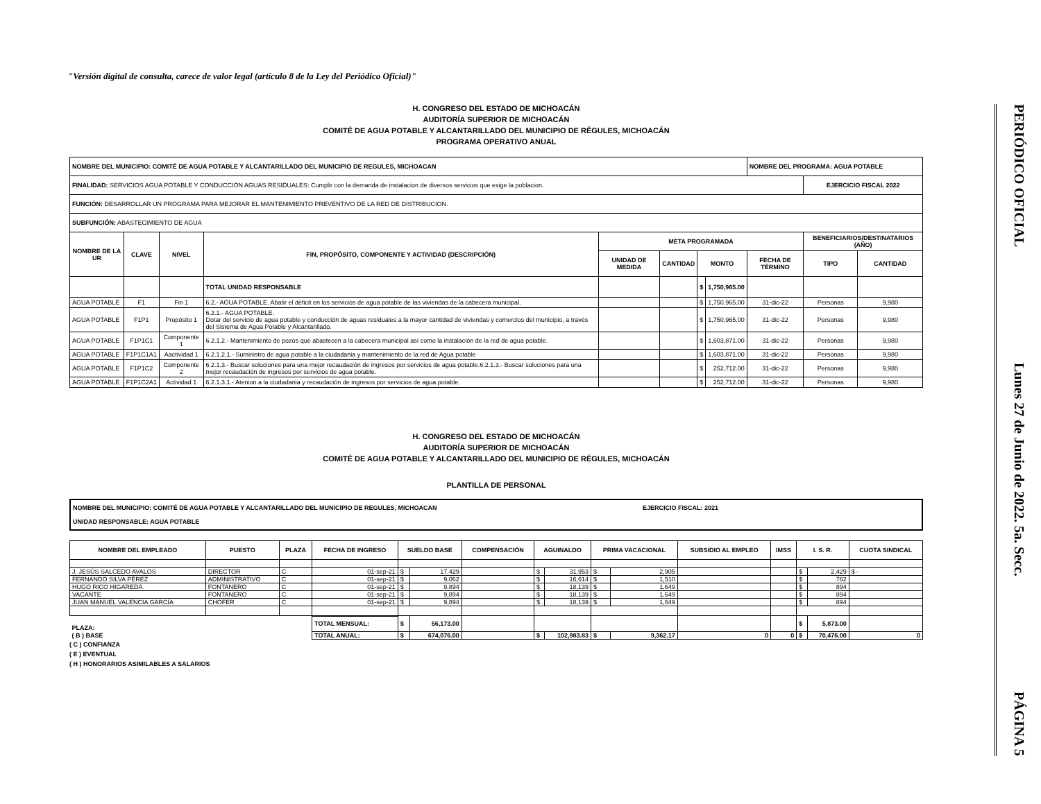"Versión digital de consulta, carece de valor legal (artículo 8 de la Ley del Periódico Oficial)"
H. CONGRESO DEL ESTADO DE MICHOACÁN
AUDITORÍA SUPERIOR DE MICHOACÁN
COMITÉ DE AGUA POTABLE Y ALCANTARILLADO DEL MUNICIPIO DE RÉGULES, MICHOACÁN
PROGRAMA OPERATIVO ANUAL
| NOMBRE DEL MUNICIPIO: COMITÉ DE AGUA POTABLE Y ALCANTARILLADO DEL MUNICIPIO DE REGULES, MICHOACAN | | | | | | | | NOMBRE DEL PROGRAMA: AGUA POTABLE | | |
| FINALIDAD: SERVICIOS AGUA POTABLE Y CONDUCCIÓN AGUAS RESIDUALES: Cumplir con la demanda de instalacion de diversos servicios que exige la poblacion. | | | | | | | | | EJERCICIO FISCAL 2022 | |
| FUNCIÓN: DESARROLLAR UN PROGRAMA PARA MEJORAR EL MANTENIMIENTO PREVENTIVO DE LA RED DE DISTRIBUCION. | | | | | | | | | | |
| SUBFUNCIÓN: ABASTECIMIENTO DE AGUA | | | | | | | | | | |
| NOMBRE DE LA UR | CLAVE | NIVEL | FIN, PROPÓSITO, COMPONENTE Y ACTIVIDAD (DESCRIPCIÓN) | META PROGRAMADA | | | | | BENEFICIARIOS/DESTINATARIOS (AÑO) | |
| | | | | UNIDAD DE MEDIDA | CANTIDAD | MONTO | | FECHA DE TÉRMINO | TIPO | CANTIDAD |
| | | | TOTAL UNIDAD RESPONSABLE | | | $ | 1,750,965.00 | | | |
| AGUA POTABLE | F1 | Fin 1 | 6.2.- AGUA POTABLE. Abatir el déficit en los servicios de agua potable de las viviendas de la cabecera municipal. | | | $ | 1,750,965.00 | 31-dic-22 | Personas | 9,980 |
| AGUA POTABLE | F1P1 | Propósito 1 | 6.2.1.- AGUA POTABLE. Dotar del servicio de agua potable y conducción de aguas residuales a la mayor cantidad de viviendas y comercios del municipio, a través del Sistema de Agua Potable y Alcantarillado. | | | $ | 1,750,965.00 | 31-dic-22 | Personas | 9,980 |
| AGUA POTABLE | F1P1C1 | Componente 1 | 6.2.1.2.- Mantenimiento de pozos que abastecen a la cabecera municipal así como la instalación de la red de agua potable. | | | $ | 1,603,871.00 | 31-dic-22 | Personas | 9,980 |
| AGUA POTABLE | F1P1C1A1 | Aactividad 1 | 6.2.1.2.1.- Suministro de agua potable a la ciudadania y mantenimiento de la red de Agua potable | | | $ | 1,603,871.00 | 31-dic-22 | Personas | 9,980 |
| AGUA POTABLE | F1P1C2 | Componente 2 | 6.2.1.3.- Buscar soluciones para una mejor recaudación de ingresos por servicios de agua potable.6.2.1.3.- Buscar soluciones para una mejor recaudación de ingresos por servicios de agua potable. | | | $ | 252,712.00 | 31-dic-22 | Personas | 9,980 |
| AGUA POTABLE | F1P1C2A1 | Actividad 1 | 6.2.1.3.1.- Atenion a la ciudadania y recaudación de ingresos por servicios de agua potable. | | | $ | 252,712.00 | 31-dic-22 | Personas | 9,980 |
H. CONGRESO DEL ESTADO DE MICHOACÁN
AUDITORÍA SUPERIOR DE MICHOACÁN
COMITÉ DE AGUA POTABLE Y ALCANTARILLADO DEL MUNICIPIO DE RÉGULES, MICHOACÁN
PLANTILLA DE PERSONAL
NOMBRE DEL MUNICIPIO: COMITÉ DE AGUA POTABLE Y ALCANTARILLADO DEL MUNICIPIO DE REGULES, MICHOACAN
UNIDAD RESPONSABLE: AGUA POTABLE
EJERCICIO FISCAL: 2021
| NOMBRE DEL EMPLEADO | PUESTO | PLAZA | FECHA DE INGRESO | SUELDO BASE | | COMPENSACIÓN | AGUINALDO | | PRIMA VACACIONAL | | SUBSIDIO AL EMPLEO | IMSS | I. S. R. | | CUOTA SINDICAL |
| --- | --- | --- | --- | --- | --- | --- | --- | --- | --- | --- | --- | --- | --- | --- | --- |
| J. JESÚS SALCEDO AVALOS | DIRECTOR | C | 01-sep-21 | $ | 17,429 | | $ | 31,953 | $ | 2,905 | | | $ | 2,429 | $ - |
| FERNANDO SILVA PÉREZ | ADMINISTRATIVO | C | 01-sep-21 | $ | 9,062 | | $ | 16,614 | $ | 1,510 | | | $ | 762 | |
| HUGO RICO HIGAREDA | FONTANERO | C | 01-sep-21 | $ | 9,894 | | $ | 18,139 | $ | 1,649 | | | $ | 894 | |
| VACANTE | FONTANERO | C | 01-sep-21 | $ | 9,894 | | $ | 18,139 | $ | 1,649 | | | $ | 894 | |
| JUAN MANUEL VALENCIA GARCÍA | CHOFER | C | 01-sep-21 | $ | 9,894 | | $ | 18,139 | $ | 1,649 | | | $ | 894 | |
| PLAZA: | | | TOTAL MENSUAL: | $ | 56,173.00 | | | | | | | | $ | 5,873.00 | |
| ( B ) BASE | | | TOTAL ANUAL: | $ | 674,076.00 | | $ | 102,983.83 | $ | 9,362.17 | 0 | 0 | $ | 70,476.00 | 0 |
( C ) CONFIANZA
( E ) EVENTUAL
( H ) HONORARIOS ASIMILABLES A SALARIOS
PERIÓDICO OFICIAL Lunes 27 de Junio de 2022. 5a. Secc. PÁGINA 5